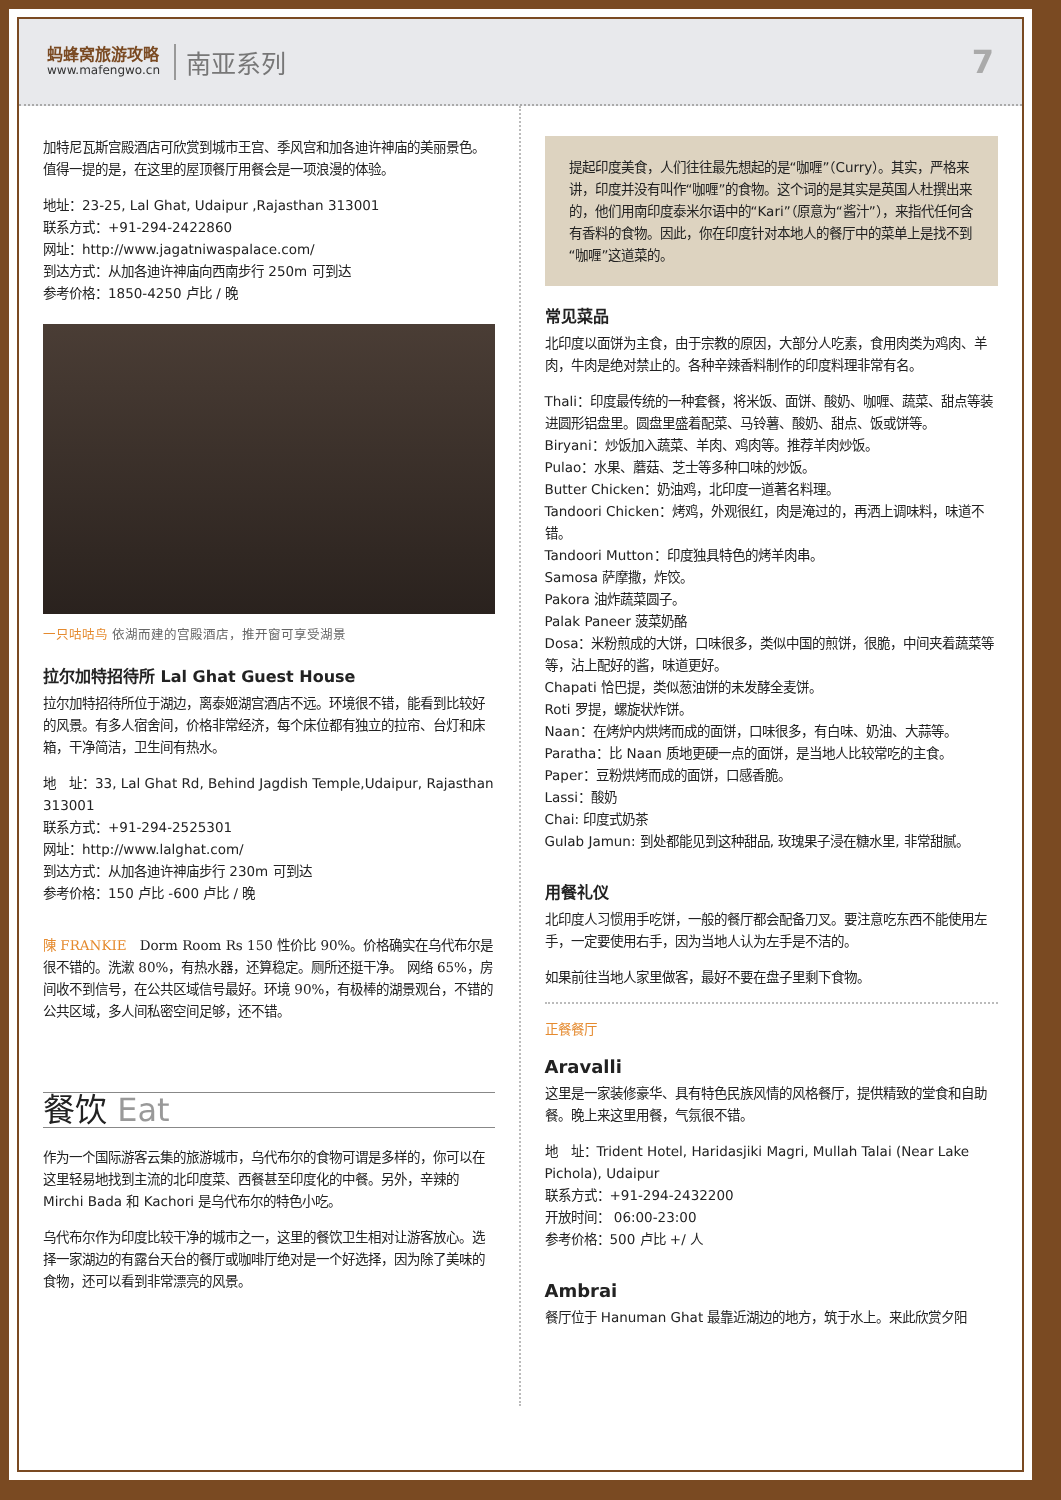蚂蜂窝旅游攻略
www.mafengwo.cn
南亚系列
7
加特尼瓦斯宫殿酒店可欣赏到城市王宫、季风宫和加各迪许神庙的美丽景色。值得一提的是，在这里的屋顶餐厅用餐会是一项浪漫的体验。
地址：23-25, Lal Ghat, Udaipur ,Rajasthan 313001
联系方式：+91-294-2422860
网址：http://www.jagatniwaspalace.com/
到达方式：从加各迪许神庙向西南步行 250m 可到达
参考价格：1850-4250 卢比 / 晚
一只咕咕鸟 依湖而建的宫殿酒店，推开窗可享受湖景
拉尔加特招待所 Lal Ghat Guest House
拉尔加特招待所位于湖边，离泰姬湖宫酒店不远。环境很不错，能看到比较好的风景。有多人宿舍间，价格非常经济，每个床位都有独立的拉帘、台灯和床箱，干净简洁，卫生间有热水。
地　址：33, Lal Ghat Rd, Behind Jagdish Temple,Udaipur, Rajasthan 313001
联系方式：+91-294-2525301
网址：http://www.lalghat.com/
到达方式：从加各迪许神庙步行 230m 可到达
参考价格：150 卢比 -600 卢比 / 晚
陳 FRANKIE　Dorm Room Rs 150 性价比 90%。价格确实在乌代布尔是很不错的。洗漱 80%，有热水器，还算稳定。厕所还挺干净。 网络 65%，房间收不到信号，在公共区域信号最好。环境 90%，有极棒的湖景观台，不错的公共区域，多人间私密空间足够，还不错。
餐饮 Eat
作为一个国际游客云集的旅游城市，乌代布尔的食物可谓是多样的，你可以在这里轻易地找到主流的北印度菜、西餐甚至印度化的中餐。另外，辛辣的 Mirchi Bada 和 Kachori 是乌代布尔的特色小吃。
乌代布尔作为印度比较干净的城市之一，这里的餐饮卫生相对让游客放心。选择一家湖边的有露台天台的餐厅或咖啡厅绝对是一个好选择，因为除了美味的食物，还可以看到非常漂亮的风景。
提起印度美食，人们往往最先想起的是“咖喱”（Curry）。其实，严格来讲，印度并没有叫作“咖喱”的食物。这个词的是其实是英国人杜撰出来的，他们用南印度泰米尔语中的“Kari”（原意为“酱汁”），来指代任何含有香料的食物。因此，你在印度针对本地人的餐厅中的菜单上是找不到“咖喱”这道菜的。
常见菜品
北印度以面饼为主食，由于宗教的原因，大部分人吃素，食用肉类为鸡肉、羊肉，牛肉是绝对禁止的。各种辛辣香料制作的印度料理非常有名。
Thali：印度最传统的一种套餐，将米饭、面饼、酸奶、咖喱、蔬菜、甜点等装进圆形铝盘里。圆盘里盛着配菜、马铃薯、酸奶、甜点、饭或饼等。
Biryani：炒饭加入蔬菜、羊肉、鸡肉等。推荐羊肉炒饭。
Pulao：水果、蘑菇、芝士等多种口味的炒饭。
Butter Chicken：奶油鸡，北印度一道著名料理。
Tandoori Chicken：烤鸡，外观很红，肉是淹过的，再洒上调味料，味道不错。
Tandoori Mutton：印度独具特色的烤羊肉串。
Samosa 萨摩撒，炸饺。
Pakora 油炸蔬菜圆子。
Palak Paneer 菠菜奶酪
Dosa：米粉煎成的大饼，口味很多，类似中国的煎饼，很脆，中间夹着蔬菜等等，沾上配好的酱，味道更好。
Chapati 恰巴提，类似葱油饼的未发酵全麦饼。
Roti 罗提，螺旋状炸饼。
Naan：在烤炉内烘烤而成的面饼，口味很多，有白味、奶油、大蒜等。
Paratha：比 Naan 质地更硬一点的面饼，是当地人比较常吃的主食。
Paper：豆粉烘烤而成的面饼，口感香脆。
Lassi：酸奶
Chai: 印度式奶茶
Gulab Jamun: 到处都能见到这种甜品, 玫瑰果子浸在糖水里, 非常甜腻。
用餐礼仪
北印度人习惯用手吃饼，一般的餐厅都会配备刀叉。要注意吃东西不能使用左手，一定要使用右手，因为当地人认为左手是不洁的。
如果前往当地人家里做客，最好不要在盘子里剩下食物。
正餐餐厅
Aravalli
这里是一家装修豪华、具有特色民族风情的风格餐厅，提供精致的堂食和自助餐。晚上来这里用餐，气氛很不错。
地　址：Trident Hotel, Haridasjiki Magri, Mullah Talai (Near Lake Pichola), Udaipur
联系方式：+91-294-2432200
开放时间： 06:00-23:00
参考价格：500 卢比 +/ 人
Ambrai
餐厅位于 Hanuman Ghat 最靠近湖边的地方，筑于水上。来此欣赏夕阳